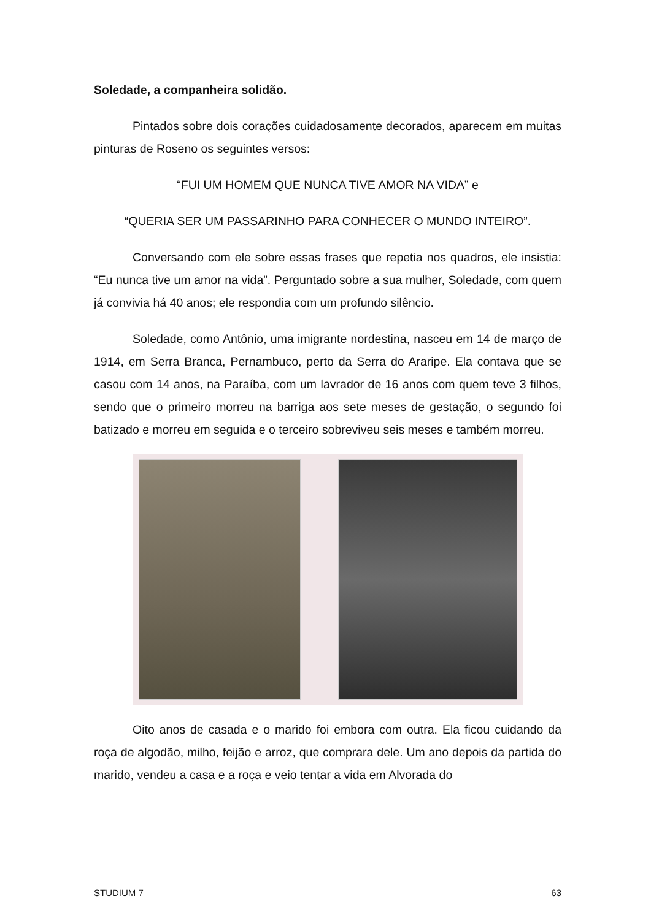Soledade, a companheira solidão.
Pintados sobre dois corações cuidadosamente decorados, aparecem em muitas pinturas de Roseno os seguintes versos:
“FUI UM HOMEM QUE NUNCA TIVE AMOR NA VIDA” e
“QUERIA SER UM PASSARINHO PARA CONHECER O MUNDO INTEIRO”.
Conversando com ele sobre essas frases que repetia nos quadros, ele insistia: “Eu nunca tive um amor na vida”. Perguntado sobre a sua mulher, Soledade, com quem já convivia há 40 anos; ele respondia com um profundo silêncio.
Soledade, como Antônio, uma imigrante nordestina, nasceu em 14 de março de 1914, em Serra Branca, Pernambuco, perto da Serra do Araripe. Ela contava que se casou com 14 anos, na Paraíba, com um lavrador de 16 anos com quem teve 3 filhos, sendo que o primeiro morreu na barriga aos sete meses de gestação, o segundo foi batizado e morreu em seguida e o terceiro sobreviveu seis meses e também morreu.
Oito anos de casada e o marido foi embora com outra. Ela ficou cuidando da roça de algodão, milho, feijão e arroz, que comprara dele. Um ano depois da partida do marido, vendeu a casa e a roça e veio tentar a vida em Alvorada do
STUDIUM 7 63